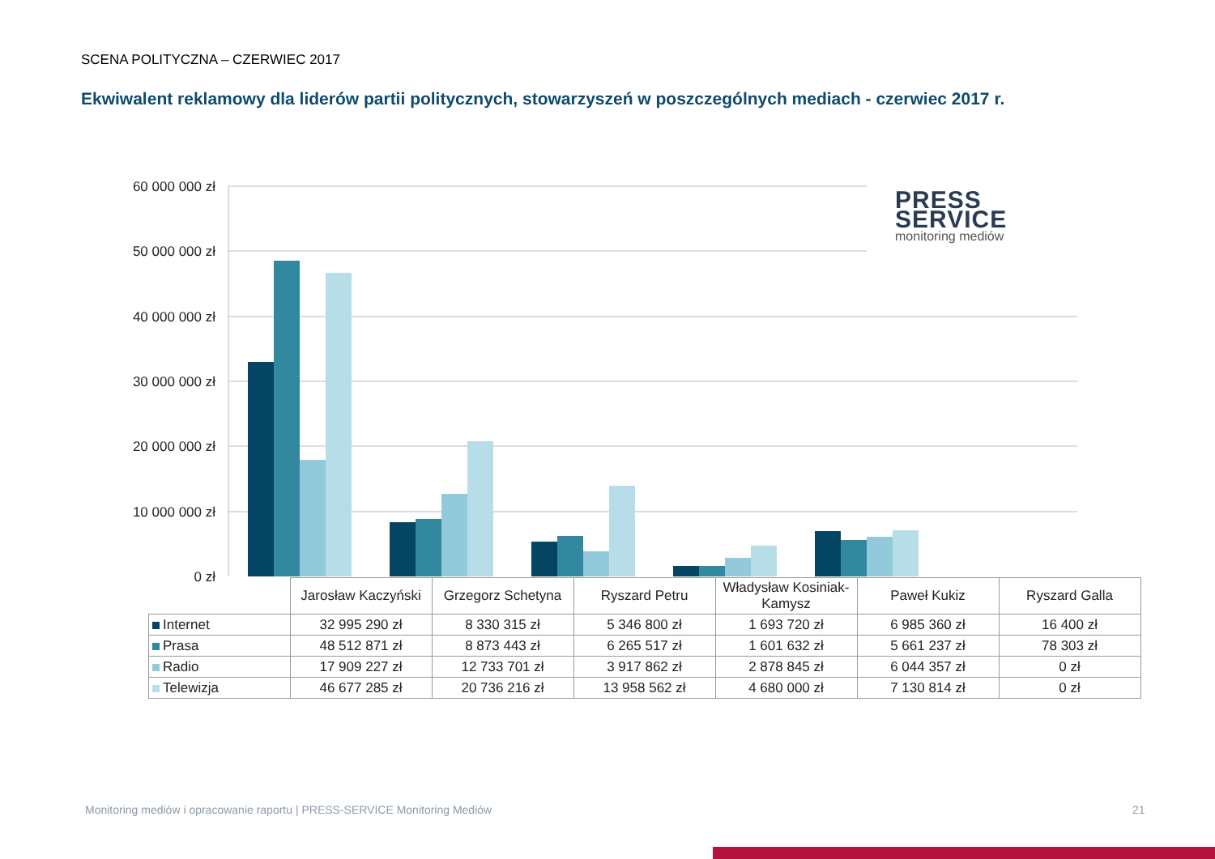SCENA POLITYCZNA – CZERWIEC 2017
Ekwiwalent reklamowy dla liderów partii politycznych, stowarzyszeń w poszczególnych mediach - czerwiec 2017 r.
60 000 000 zł
50 000 000 zł
40 000 000 zł
30 000 000 zł
20 000 000 zł
10 000 000 zł
0 zł
PRESS
SERVICE
monitoring mediów
| | Jarosław Kaczyński | Grzegorz Schetyna | Ryszard Petru | Władysław Kosiniak-Kamysz | Paweł Kukiz | Ryszard Galla |
| Internet | 32 995 290 zł | 8 330 315 zł | 5 346 800 zł | 1 693 720 zł | 6 985 360 zł | 16 400 zł |
| Prasa | 48 512 871 zł | 8 873 443 zł | 6 265 517 zł | 1 601 632 zł | 5 661 237 zł | 78 303 zł |
| Radio | 17 909 227 zł | 12 733 701 zł | 3 917 862 zł | 2 878 845 zł | 6 044 357 zł | 0 zł |
| Telewizja | 46 677 285 zł | 20 736 216 zł | 13 958 562 zł | 4 680 000 zł | 7 130 814 zł | 0 zł |
Monitoring mediów i opracowanie raportu | PRESS-SERVICE Monitoring Mediów
21